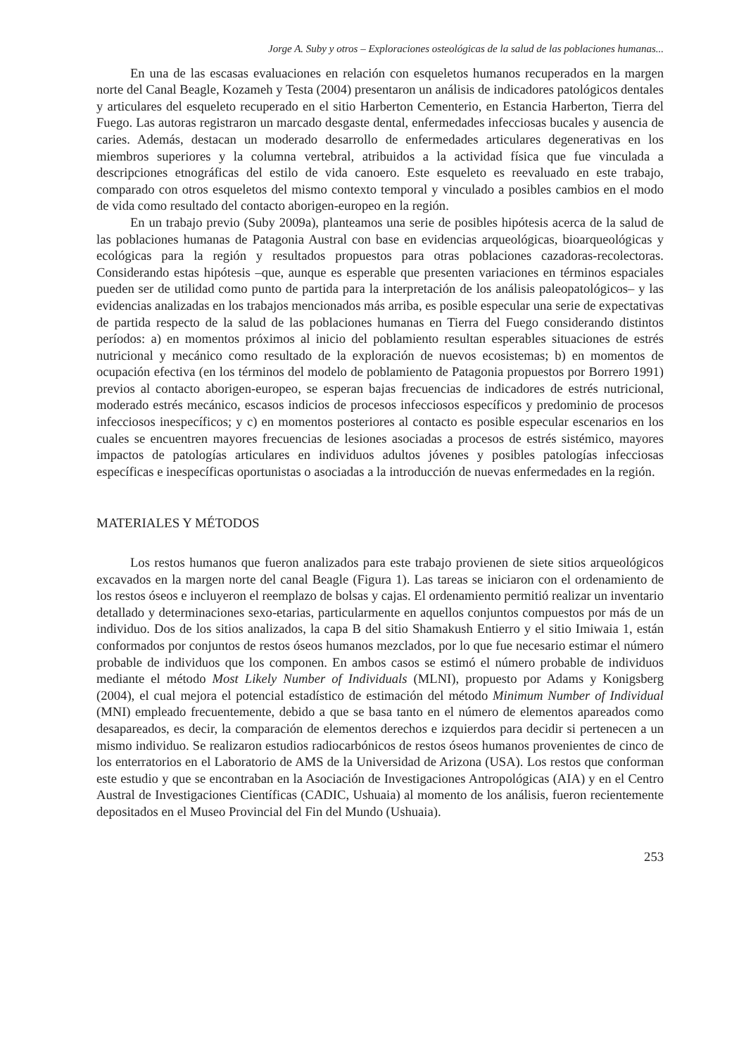Jorge A. Suby y otros – Exploraciones osteológicas de la salud de las poblaciones humanas...
En una de las escasas evaluaciones en relación con esqueletos humanos recuperados en la margen norte del Canal Beagle, Kozameh y Testa (2004) presentaron un análisis de indicadores patológicos dentales y articulares del esqueleto recuperado en el sitio Harberton Cementerio, en Estancia Harberton, Tierra del Fuego. Las autoras registraron un marcado desgaste dental, enfermedades infecciosas bucales y ausencia de caries. Además, destacan un moderado desarrollo de enfermedades articulares degenerativas en los miembros superiores y la columna vertebral, atribuidos a la actividad física que fue vinculada a descripciones etnográficas del estilo de vida canoero. Este esqueleto es reevaluado en este trabajo, comparado con otros esqueletos del mismo contexto temporal y vinculado a posibles cambios en el modo de vida como resultado del contacto aborigen-europeo en la región.
En un trabajo previo (Suby 2009a), planteamos una serie de posibles hipótesis acerca de la salud de las poblaciones humanas de Patagonia Austral con base en evidencias arqueológicas, bioarqueológicas y ecológicas para la región y resultados propuestos para otras poblaciones cazadoras-recolectoras. Considerando estas hipótesis –que, aunque es esperable que presenten variaciones en términos espaciales pueden ser de utilidad como punto de partida para la interpretación de los análisis paleopatológicos– y las evidencias analizadas en los trabajos mencionados más arriba, es posible especular una serie de expectativas de partida respecto de la salud de las poblaciones humanas en Tierra del Fuego considerando distintos períodos: a) en momentos próximos al inicio del poblamiento resultan esperables situaciones de estrés nutricional y mecánico como resultado de la exploración de nuevos ecosistemas; b) en momentos de ocupación efectiva (en los términos del modelo de poblamiento de Patagonia propuestos por Borrero 1991) previos al contacto aborigen-europeo, se esperan bajas frecuencias de indicadores de estrés nutricional, moderado estrés mecánico, escasos indicios de procesos infecciosos específicos y predominio de procesos infecciosos inespecíficos; y c) en momentos posteriores al contacto es posible especular escenarios en los cuales se encuentren mayores frecuencias de lesiones asociadas a procesos de estrés sistémico, mayores impactos de patologías articulares en individuos adultos jóvenes y posibles patologías infecciosas específicas e inespecíficas oportunistas o asociadas a la introducción de nuevas enfermedades en la región.
MATERIALES Y MÉTODOS
Los restos humanos que fueron analizados para este trabajo provienen de siete sitios arqueológicos excavados en la margen norte del canal Beagle (Figura 1). Las tareas se iniciaron con el ordenamiento de los restos óseos e incluyeron el reemplazo de bolsas y cajas. El ordenamiento permitió realizar un inventario detallado y determinaciones sexo-etarias, particularmente en aquellos conjuntos compuestos por más de un individuo. Dos de los sitios analizados, la capa B del sitio Shamakush Entierro y el sitio Imiwaia 1, están conformados por conjuntos de restos óseos humanos mezclados, por lo que fue necesario estimar el número probable de individuos que los componen. En ambos casos se estimó el número probable de individuos mediante el método Most Likely Number of Individuals (MLNI), propuesto por Adams y Konigsberg (2004), el cual mejora el potencial estadístico de estimación del método Minimum Number of Individual (MNI) empleado frecuentemente, debido a que se basa tanto en el número de elementos apareados como desapareados, es decir, la comparación de elementos derechos e izquierdos para decidir si pertenecen a un mismo individuo. Se realizaron estudios radiocarbónicos de restos óseos humanos provenientes de cinco de los enterratorios en el Laboratorio de AMS de la Universidad de Arizona (USA). Los restos que conforman este estudio y que se encontraban en la Asociación de Investigaciones Antropológicas (AIA) y en el Centro Austral de Investigaciones Científicas (CADIC, Ushuaia) al momento de los análisis, fueron recientemente depositados en el Museo Provincial del Fin del Mundo (Ushuaia).
253